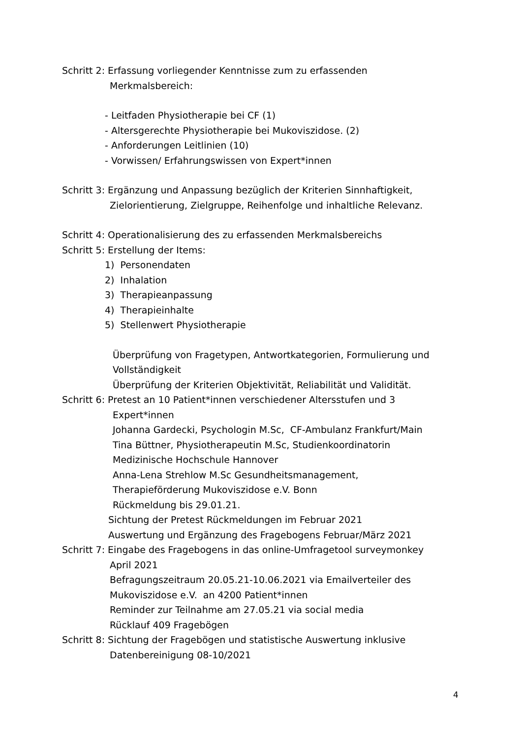Schritt 2: Erfassung vorliegender Kenntnisse zum zu erfassenden
Merkmalsbereich:
- Leitfaden Physiotherapie bei CF (1)
- Altersgerechte Physiotherapie bei Mukoviszidose. (2)
- Anforderungen Leitlinien (10)
- Vorwissen/ Erfahrungswissen von Expert*innen
Schritt 3: Ergänzung und Anpassung bezüglich der Kriterien Sinnhaftigkeit,
Zielorientierung, Zielgruppe, Reihenfolge und inhaltliche Relevanz.
Schritt 4: Operationalisierung des zu erfassenden Merkmalsbereichs
Schritt 5: Erstellung der Items:
1) Personendaten
2) Inhalation
3) Therapieanpassung
4) Therapieinhalte
5) Stellenwert Physiotherapie
Überprüfung von Fragetypen, Antwortkategorien, Formulierung und
Vollständigkeit
Überprüfung der Kriterien Objektivität, Reliabilität und Validität.
Schritt 6: Pretest an 10 Patient*innen verschiedener Altersstufen und 3
Expert*innen
Johanna Gardecki, Psychologin M.Sc, CF-Ambulanz Frankfurt/Main
Tina Büttner, Physiotherapeutin M.Sc, Studienkoordinatorin
Medizinische Hochschule Hannover
Anna-Lena Strehlow M.Sc Gesundheitsmanagement,
Therapieförderung Mukoviszidose e.V. Bonn
Rückmeldung bis 29.01.21.
Sichtung der Pretest Rückmeldungen im Februar 2021
Auswertung und Ergänzung des Fragebogens Februar/März 2021
Schritt 7: Eingabe des Fragebogens in das online-Umfragetool surveymonkey
April 2021
Befragungszeitraum 20.05.21-10.06.2021 via Emailverteiler des
Mukoviszidose e.V. an 4200 Patient*innen
Reminder zur Teilnahme am 27.05.21 via social media
Rücklauf 409 Fragebögen
Schritt 8: Sichtung der Fragebögen und statistische Auswertung inklusive
Datenbereinigung 08-10/2021
4